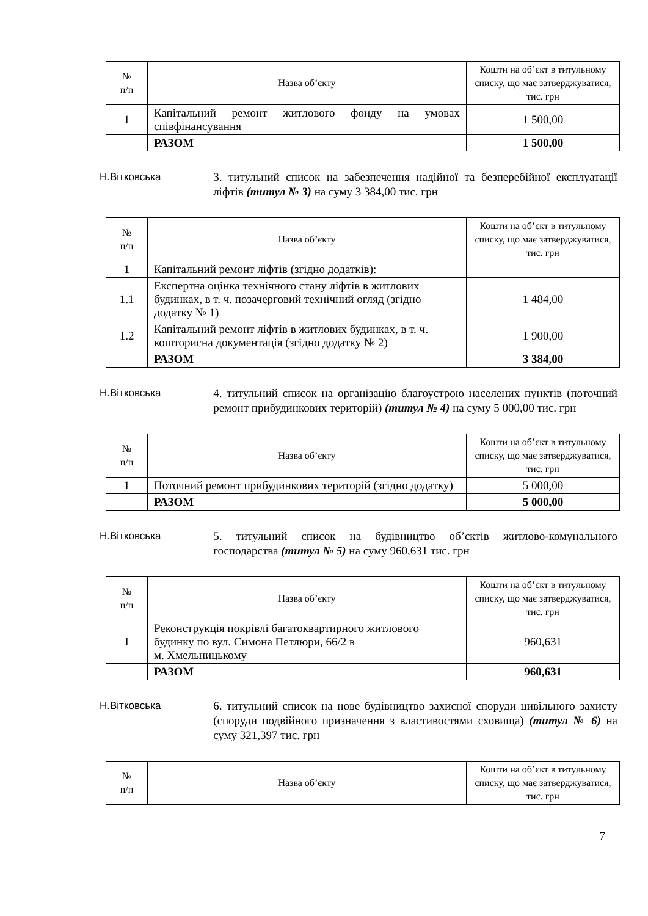| № п/п | Назва об’єкту | Кошти на об’єкт в титульному списку, що має затверджуватися, тис. грн |
| --- | --- | --- |
| 1 | Капітальний ремонт житлового фонду на умовах співфінансування | 1 500,00 |
| | РАЗОМ | 1 500,00 |
Н.Вітковська 3. титульний список на забезпечення надійної та безперебійної експлуатації ліфтів (титул № 3) на суму 3 384,00 тис. грн
| № п/п | Назва об’єкту | Кошти на об’єкт в титульному списку, що має затверджуватися, тис. грн |
| --- | --- | --- |
| 1 | Капітальний ремонт ліфтів (згідно додатків): | |
| 1.1 | Експертна оцінка технічного стану ліфтів в житлових будинках, в т. ч. позачерговий технічний огляд (згідно додатку № 1) | 1 484,00 |
| 1.2 | Капітальний ремонт ліфтів в житлових будинках, в т. ч. кошторисна документація (згідно додатку № 2) | 1 900,00 |
| | РАЗОМ | 3 384,00 |
Н.Вітковська 4. титульний список на організацію благоустрою населених пунктів (поточний ремонт прибудинкових територій) (титул № 4) на суму 5 000,00 тис. грн
| № п/п | Назва об’єкту | Кошти на об’єкт в титульному списку, що має затверджуватися, тис. грн |
| --- | --- | --- |
| 1 | Поточний ремонт прибудинкових територій (згідно додатку) | 5 000,00 |
| | РАЗОМ | 5 000,00 |
Н.Вітковська 5. титульний список на будівництво об’єктів житлово-комунального господарства (титул № 5) на суму 960,631 тис. грн
| № п/п | Назва об’єкту | Кошти на об’єкт в титульному списку, що має затверджуватися, тис. грн |
| --- | --- | --- |
| 1 | Реконструкція покрівлі багатоквартирного житлового будинку по вул. Симона Петлюри, 66/2 в м. Хмельницькому | 960,631 |
| | РАЗОМ | 960,631 |
Н.Вітковська 6. титульний список на нове будівництво захисної споруди цивільного захисту (споруди подвійного призначення з властивостями сховища) (титул № 6) на суму 321,397 тис. грн
| № п/п | Назва об’єкту | Кошти на об’єкт в титульному списку, що має затверджуватися, тис. грн |
| --- | --- | --- |
7